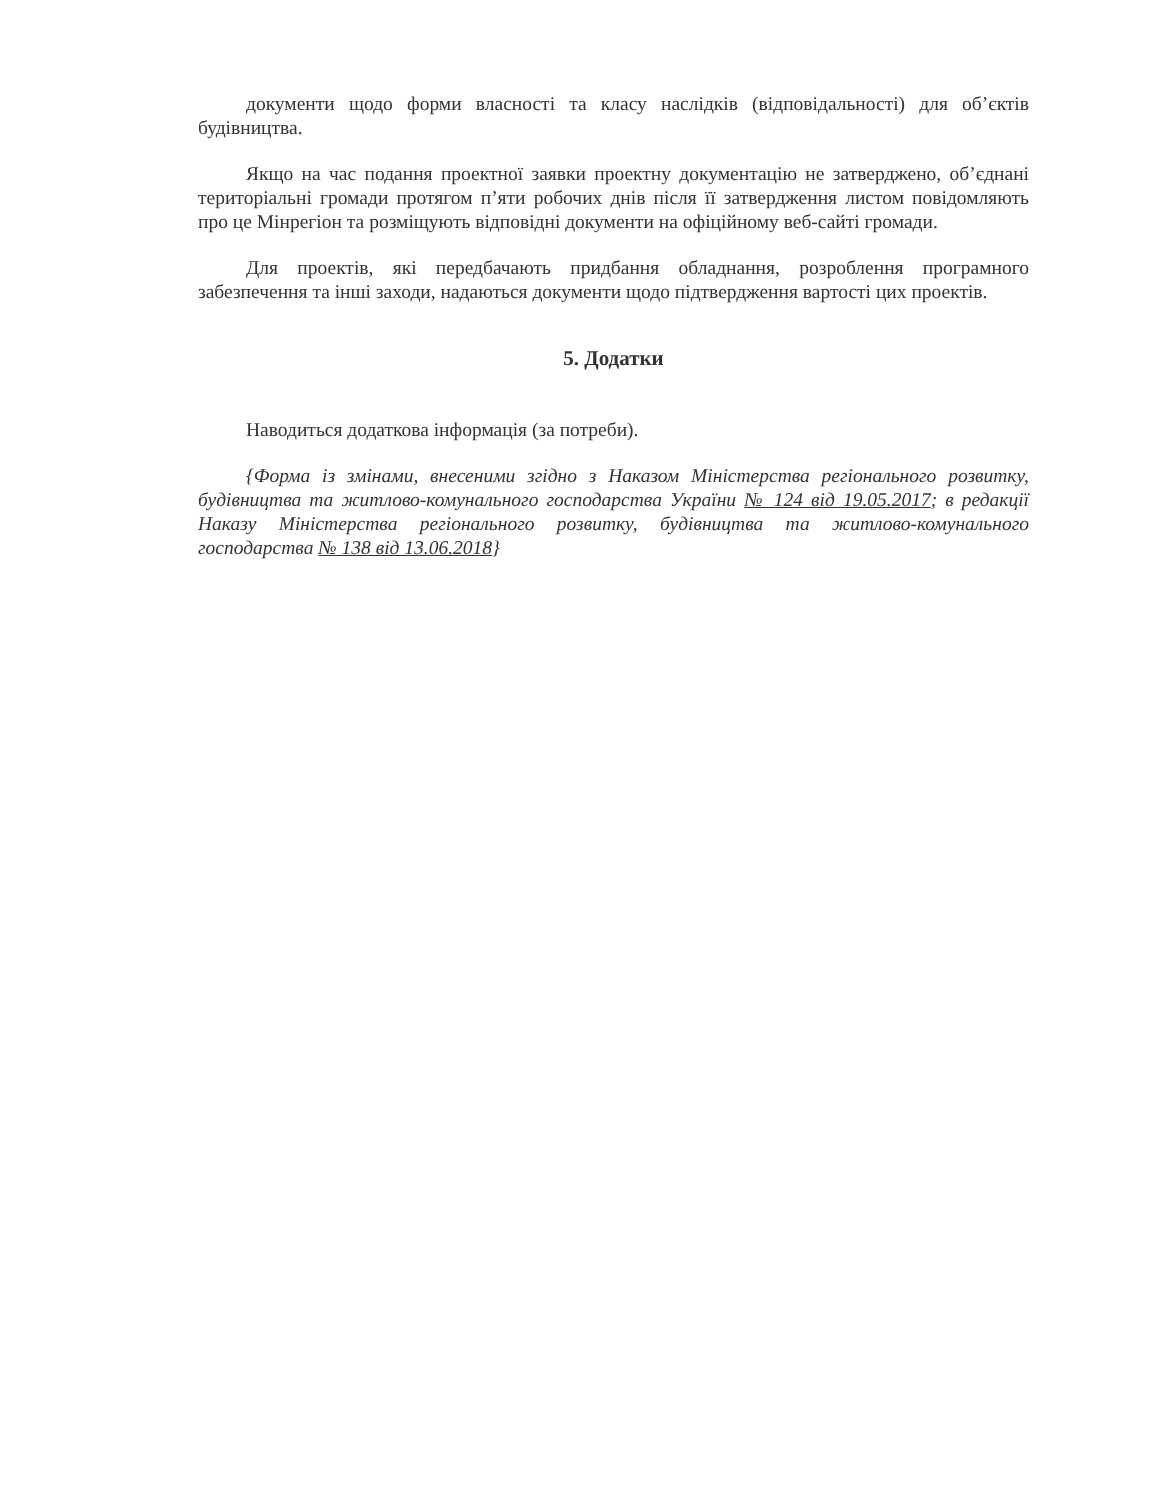документи щодо форми власності та класу наслідків (відповідальності) для об’єктів будівництва.
Якщо на час подання проектної заявки проектну документацію не затверджено, об’єднані територіальні громади протягом п’яти робочих днів після її затвердження листом повідомляють про це Мінрегіон та розміщують відповідні документи на офіційному веб-сайті громади.
Для проектів, які передбачають придбання обладнання, розроблення програмного забезпечення та інші заходи, надаються документи щодо підтвердження вартості цих проектів.
5. Додатки
Наводиться додаткова інформація (за потреби).
{Форма із змінами, внесеними згідно з Наказом Міністерства регіонального розвитку, будівництва та житлово-комунального господарства України № 124 від 19.05.2017; в редакції Наказу Міністерства регіонального розвитку, будівництва та житлово-комунального господарства № 138 від 13.06.2018}